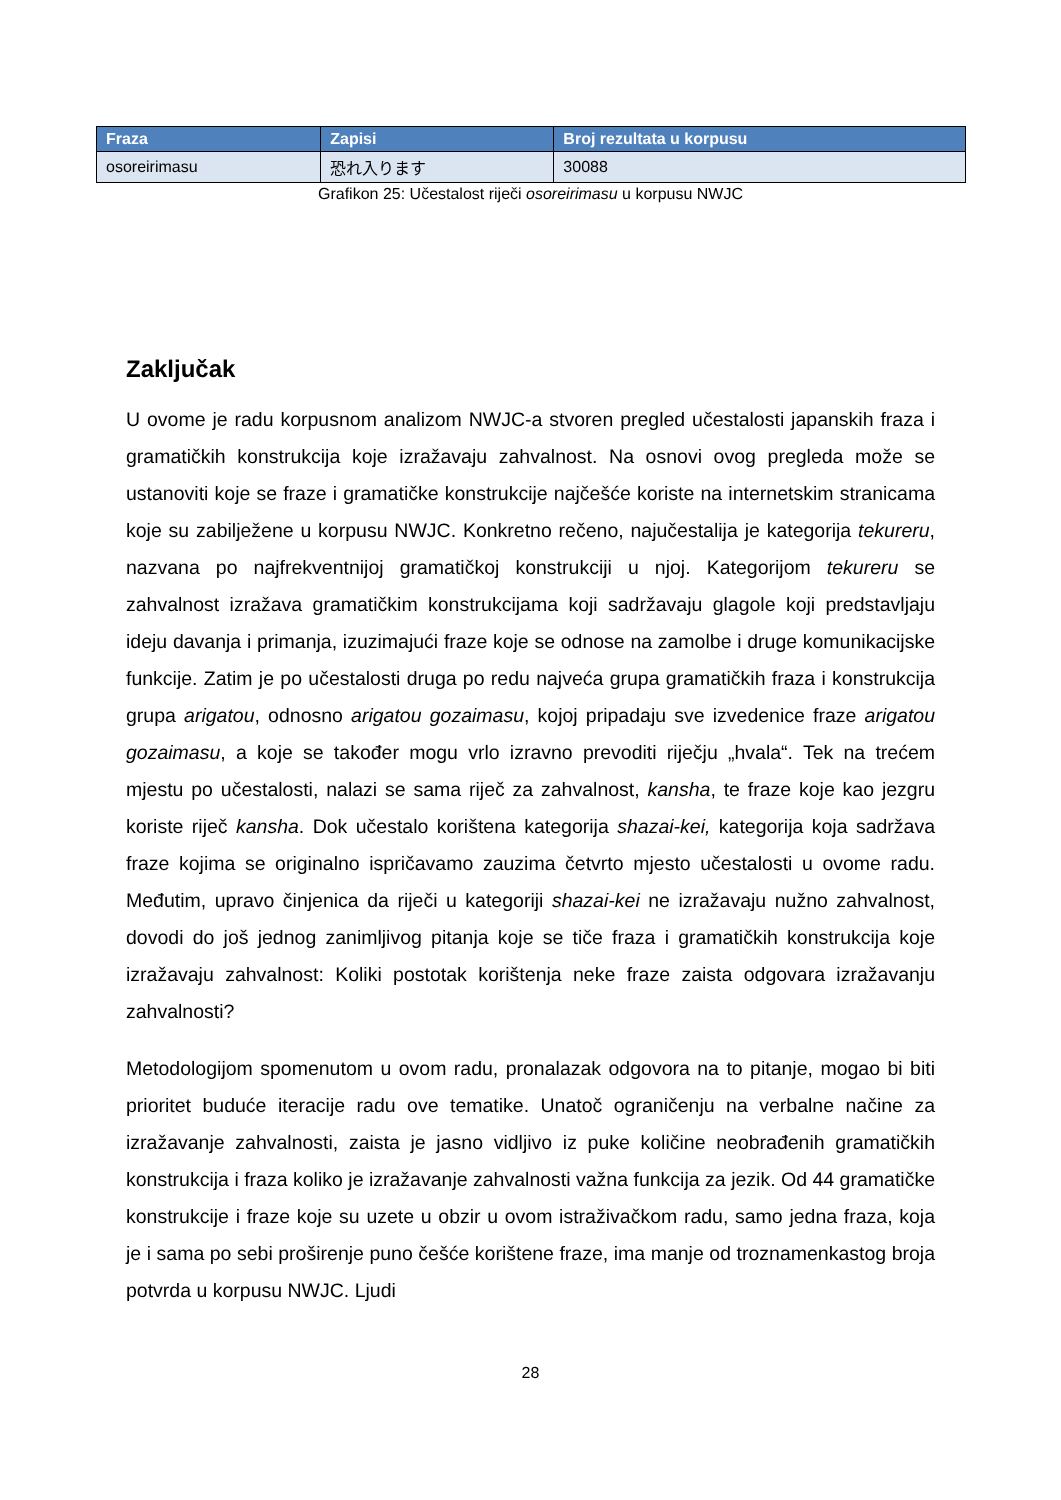| Fraza | Zapisi | Broj rezultata u korpusu |
| --- | --- | --- |
| osoreirimasu | 恐れ入ります | 30088 |
Grafikon 25: Učestalost riječi osoreirimasu u korpusu NWJC
Zaključak
U ovome je radu korpusnom analizom NWJC-a stvoren pregled učestalosti japanskih fraza i gramatičkih konstrukcija koje izražavaju zahvalnost. Na osnovi ovog pregleda može se ustanoviti koje se fraze i gramatičke konstrukcije najčešće koriste na internetskim stranicama koje su zabilježene u korpusu NWJC. Konkretno rečeno, najučestalija je kategorija tekureru, nazvana po najfrekventnijoj gramatičkoj konstrukciji u njoj. Kategorijom tekureru se zahvalnost izražava gramatičkim konstrukcijama koji sadržavaju glagole koji predstavljaju ideju davanja i primanja, izuzimajući fraze koje se odnose na zamolbe i druge komunikacijske funkcije. Zatim je po učestalosti druga po redu najveća grupa gramatičkih fraza i konstrukcija grupa arigatou, odnosno arigatou gozaimasu, kojoj pripadaju sve izvedenice fraze arigatou gozaimasu, a koje se također mogu vrlo izravno prevoditi riječju „hvala“. Tek na trećem mjestu po učestalosti, nalazi se sama riječ za zahvalnost, kansha, te fraze koje kao jezgru koriste riječ kansha. Dok učestalo korištena kategorija shazai-kei, kategorija koja sadržava fraze kojima se originalno ispričavamo zauzima četvrto mjesto učestalosti u ovome radu. Međutim, upravo činjenica da riječi u kategoriji shazai-kei ne izražavaju nužno zahvalnost, dovodi do još jednog zanimljivog pitanja koje se tiče fraza i gramatičkih konstrukcija koje izražavaju zahvalnost: Koliki postotak korištenja neke fraze zaista odgovara izražavanju zahvalnosti?
Metodologijom spomenutom u ovom radu, pronalazak odgovora na to pitanje, mogao bi biti prioritet buduće iteracije radu ove tematike. Unatoč ograničenju na verbalne načine za izražavanje zahvalnosti, zaista je jasno vidljivo iz puke količine neobrađenih gramatičkih konstrukcija i fraza koliko je izražavanje zahvalnosti važna funkcija za jezik. Od 44 gramatičke konstrukcije i fraze koje su uzete u obzir u ovom istraživačkom radu, samo jedna fraza, koja je i sama po sebi proširenje puno češće korištene fraze, ima manje od troznamenkastog broja potvrda u korpusu NWJC. Ljudi
28